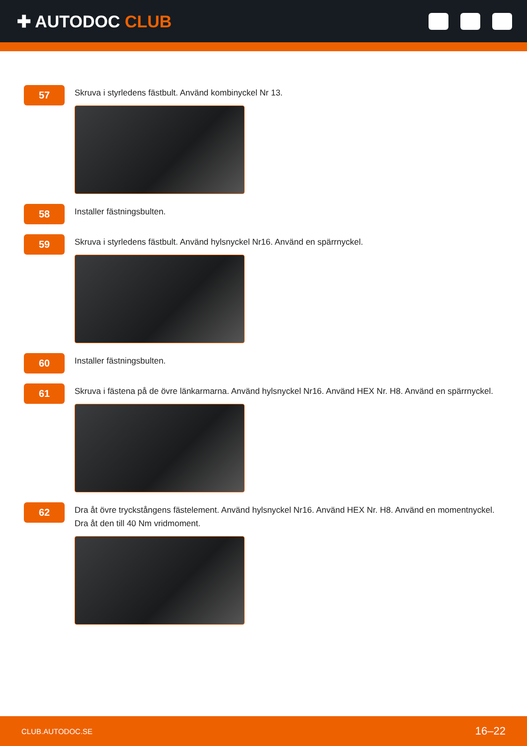✚ AUTODOC CLUB
57
Skruva i styrledens fästbult. Använd kombinyckel Nr 13.
58
Installer fästningsbulten.
59
Skruva i styrledens fästbult. Använd hylsnyckel Nr16. Använd en spärrnyckel.
60
Installer fästningsbulten.
61
Skruva i fästena på de övre länkarmarna. Använd hylsnyckel Nr16. Använd HEX Nr. H8. Använd en spärrnyckel.
62
Dra åt övre tryckstångens fästelement. Använd hylsnyckel Nr16. Använd HEX Nr. H8. Använd en momentnyckel.
Dra åt den till 40 Nm vridmoment.
CLUB.AUTODOC.SE 16–22